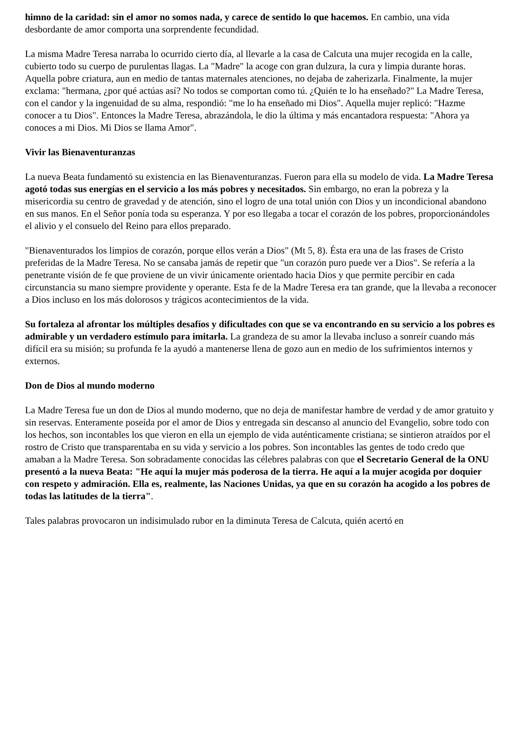himno de la caridad: sin el amor no somos nada, y carece de sentido lo que hacemos. En cambio, una vida desbordante de amor comporta una sorprendente fecundidad.
La misma Madre Teresa narraba lo ocurrido cierto día, al llevarle a la casa de Calcuta una mujer recogida en la calle, cubierto todo su cuerpo de purulentas llagas. La "Madre" la acoge con gran dulzura, la cura y limpia durante horas. Aquella pobre criatura, aun en medio de tantas maternales atenciones, no dejaba de zaherizarla. Finalmente, la mujer exclama: "hermana, ¿por qué actúas así? No todos se comportan como tú. ¿Quién te lo ha enseñado?" La Madre Teresa, con el candor y la ingenuidad de su alma, respondió: "me lo ha enseñado mi Dios". Aquella mujer replicó: "Hazme conocer a tu Dios". Entonces la Madre Teresa, abrazándola, le dio la última y más encantadora respuesta: "Ahora ya conoces a mi Dios. Mi Dios se llama Amor".
Vivir las Bienaventuranzas
La nueva Beata fundamentó su existencia en las Bienaventuranzas. Fueron para ella su modelo de vida. La Madre Teresa agotó todas sus energías en el servicio a los más pobres y necesitados. Sin embargo, no eran la pobreza y la misericordia su centro de gravedad y de atención, sino el logro de una total unión con Dios y un incondicional abandono en sus manos. En el Señor ponía toda su esperanza. Y por eso llegaba a tocar el corazón de los pobres, proporcionándoles el alivio y el consuelo del Reino para ellos preparado.
"Bienaventurados los limpios de corazón, porque ellos verán a Dios" (Mt 5, 8). Ésta era una de las frases de Cristo preferidas de la Madre Teresa. No se cansaba jamás de repetir que "un corazón puro puede ver a Dios". Se refería a la penetrante visión de fe que proviene de un vivir únicamente orientado hacia Dios y que permite percibir en cada circunstancia su mano siempre providente y operante. Esta fe de la Madre Teresa era tan grande, que la llevaba a reconocer a Dios incluso en los más dolorosos y trágicos acontecimientos de la vida.
Su fortaleza al afrontar los múltiples desafíos y dificultades con que se va encontrando en su servicio a los pobres es admirable y un verdadero estímulo para imitarla. La grandeza de su amor la llevaba incluso a sonreír cuando más difícil era su misión; su profunda fe la ayudó a mantenerse llena de gozo aun en medio de los sufrimientos internos y externos.
Don de Dios al mundo moderno
La Madre Teresa fue un don de Dios al mundo moderno, que no deja de manifestar hambre de verdad y de amor gratuito y sin reservas. Enteramente poseída por el amor de Dios y entregada sin descanso al anuncio del Evangelio, sobre todo con los hechos, son incontables los que vieron en ella un ejemplo de vida auténticamente cristiana; se sintieron atraídos por el rostro de Cristo que transparentaba en su vida y servicio a los pobres. Son incontables las gentes de todo credo que amaban a la Madre Teresa. Son sobradamente conocidas las célebres palabras con que el Secretario General de la ONU presentó a la nueva Beata: "He aquí la mujer más poderosa de la tierra. He aquí a la mujer acogida por doquier con respeto y admiración. Ella es, realmente, las Naciones Unidas, ya que en su corazón ha acogido a los pobres de todas las latitudes de la tierra".
Tales palabras provocaron un indisimulado rubor en la diminuta Teresa de Calcuta, quién acertó en